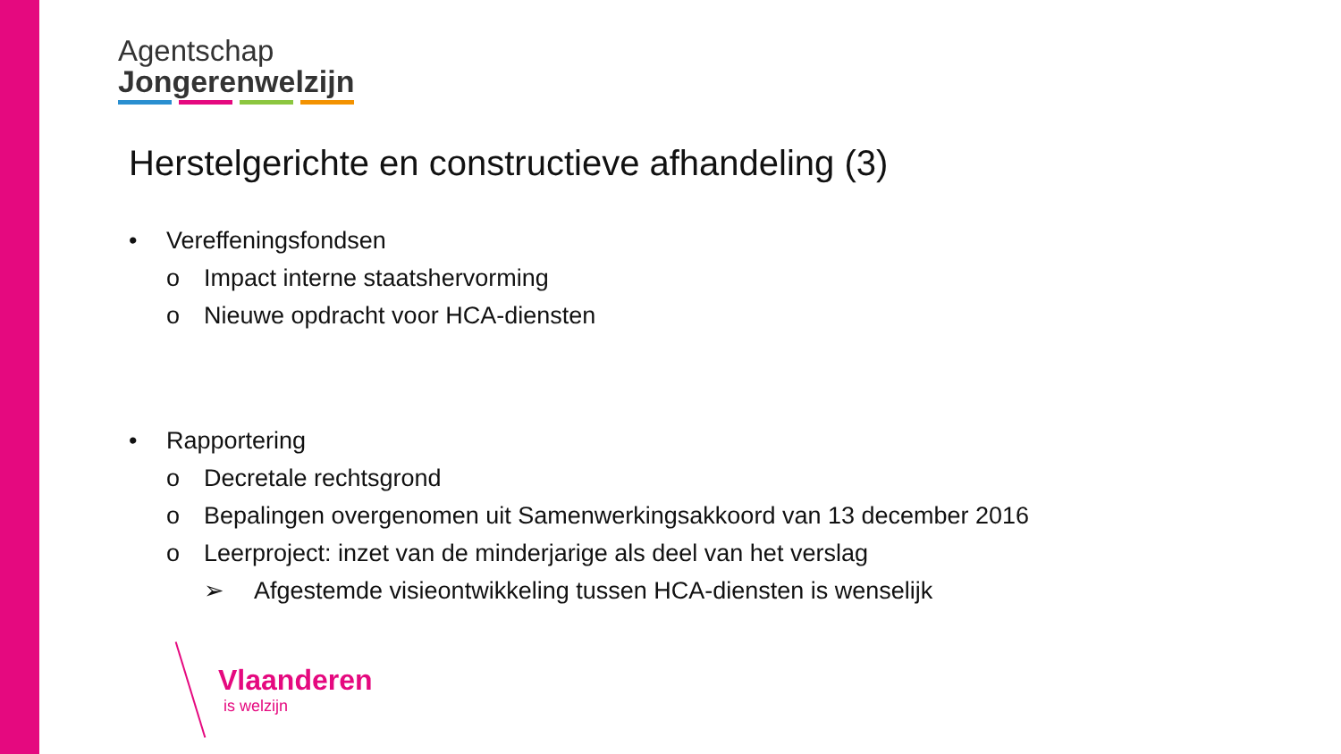Agentschap
Jongerenwelzijn
Herstelgerichte en constructieve afhandeling (3)
• Vereffeningsfondsen
o Impact interne staatshervorming
o Nieuwe opdracht voor HCA-diensten
• Rapportering
o Decretale rechtsgrond
o Bepalingen overgenomen uit Samenwerkingsakkoord van 13 december 2016
o Leerproject: inzet van de minderjarige als deel van het verslag
➢ Afgestemde visieontwikkeling tussen HCA-diensten is wenselijk
Vlaanderen
is welzijn